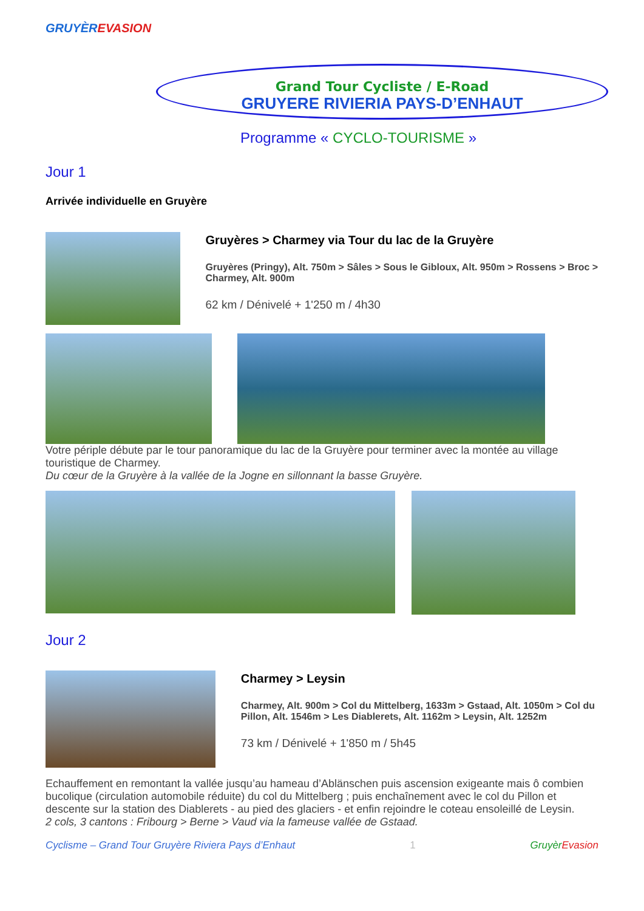GRUYÈR EVASION
Grand Tour Cycliste / E-Road
GRUYERE RIVIERIA PAYS-D’ENHAUT
Programme « CYCLO-TOURISME »
Jour 1
Arrivée individuelle en Gruyère
Gruyères > Charmey via Tour du lac de la Gruyère
Gruyères (Pringy), Alt. 750m > Sâles > Sous le Gibloux, Alt. 950m > Rossens > Broc > Charmey, Alt. 900m
62 km / Dénivelé + 1'250 m / 4h30
Votre périple débute par le tour panoramique du lac de la Gruyère pour terminer avec la montée au village touristique de Charmey.
Du cœur de la Gruyère à la vallée de la Jogne en sillonnant la basse Gruyère.
Jour 2
Charmey > Leysin
Charmey, Alt. 900m > Col du Mittelberg, 1633m > Gstaad, Alt. 1050m > Col du Pillon, Alt. 1546m > Les Diablerets, Alt. 1162m > Leysin, Alt. 1252m
73 km / Dénivelé + 1'850 m / 5h45
Echauffement en remontant la vallée jusqu’au hameau d’Ablänschen puis ascension exigeante mais ô combien bucolique (circulation automobile réduite) du col du Mittelberg ; puis enchaînement avec le col du Pillon et descente sur la station des Diablerets - au pied des glaciers - et enfin rejoindre le coteau ensoleillé de Leysin.
2 cols, 3 cantons : Fribourg > Berne > Vaud via la fameuse vallée de Gstaad.
Cyclisme – Grand Tour Gruyère Riviera Pays d’Enhaut 1 Gruyèr Evasion